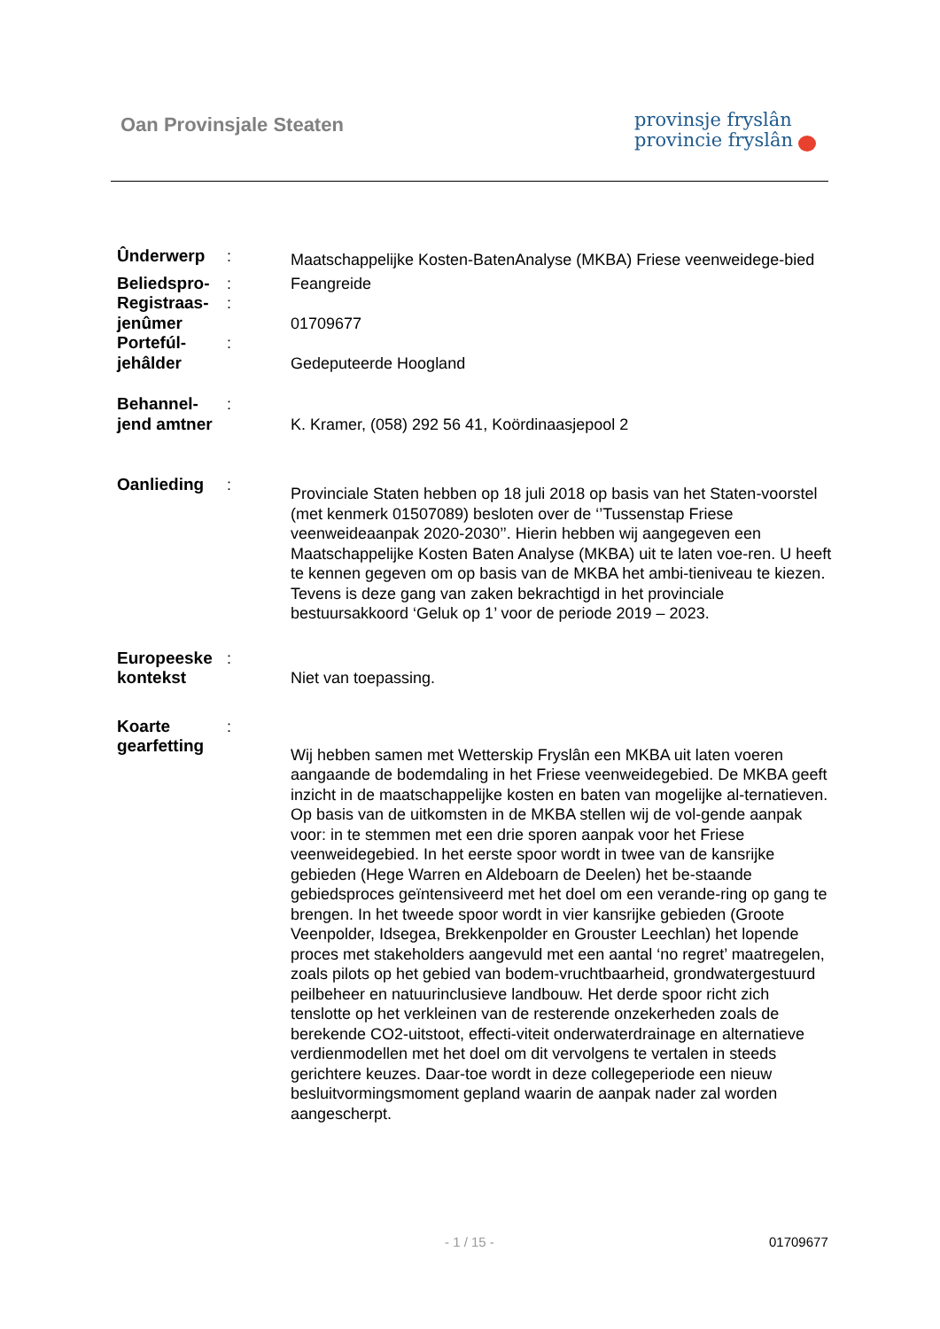Oan Provinsjale Steaten
provinsje fryslân
provincie fryslân
| Ûnderwerp | : | Maatschappelijke Kosten-BatenAnalyse (MKBA) Friese veenweidege-bied |
| Beliedspro- | : | Feangreide |
| Registraas- jenûmer | : | 01709677 |
| Portefúl- jehâlder | : | Gedeputeerde Hoogland |
| Behannel- jend amtner | : | K. Kramer, (058) 292 56 41, Koördinaasjepool 2 |
| Oanlieding | : | Provinciale Staten hebben op 18 juli 2018 op basis van het Staten-voorstel (met kenmerk 01507089) besloten over de ‘’Tussenstap Friese veenweideaanpak 2020-2030’’. Hierin hebben wij aangegeven een Maatschappelijke Kosten Baten Analyse (MKBA) uit te laten voe-ren. U heeft te kennen gegeven om op basis van de MKBA het ambi-tieniveau te kiezen. Tevens is deze gang van zaken bekrachtigd in het provinciale bestuursakkoord ‘Geluk op 1’ voor de periode 2019 – 2023. |
| Europeeske kontekst | : | Niet van toepassing. |
| Koarte gearfetting | : | Wij hebben samen met Wetterskip Fryslân een MKBA uit laten voeren aangaande de bodemdaling in het Friese veenweidegebied. De MKBA geeft inzicht in de maatschappelijke kosten en baten van mogelijke al-ternatieven. Op basis van de uitkomsten in de MKBA stellen wij de vol-gende aanpak voor: in te stemmen met een drie sporen aanpak voor het Friese veenweidegebied. In het eerste spoor wordt in twee van de kansrijke gebieden (Hege Warren en Aldeboarn de Deelen) het be-staande gebiedsproces geïntensiveerd met het doel om een verande-ring op gang te brengen. In het tweede spoor wordt in vier kansrijke gebieden (Groote Veenpolder, Idsegea, Brekkenpolder en Grouster Leechlan) het lopende proces met stakeholders aangevuld met een aantal ‘no regret’ maatregelen, zoals pilots op het gebied van bodem-vruchtbaarheid, grondwatergestuurd peilbeheer en natuurinclusieve landbouw. Het derde spoor richt zich tenslotte op het verkleinen van de resterende onzekerheden zoals de berekende CO2-uitstoot, effecti-viteit onderwaterdrainage en alternatieve verdienmodellen met het doel om dit vervolgens te vertalen in steeds gerichtere keuzes. Daar-toe wordt in deze collegeperiode een nieuw besluitvormingsmoment gepland waarin de aanpak nader zal worden aangescherpt. |
- 1 / 15 - 01709677